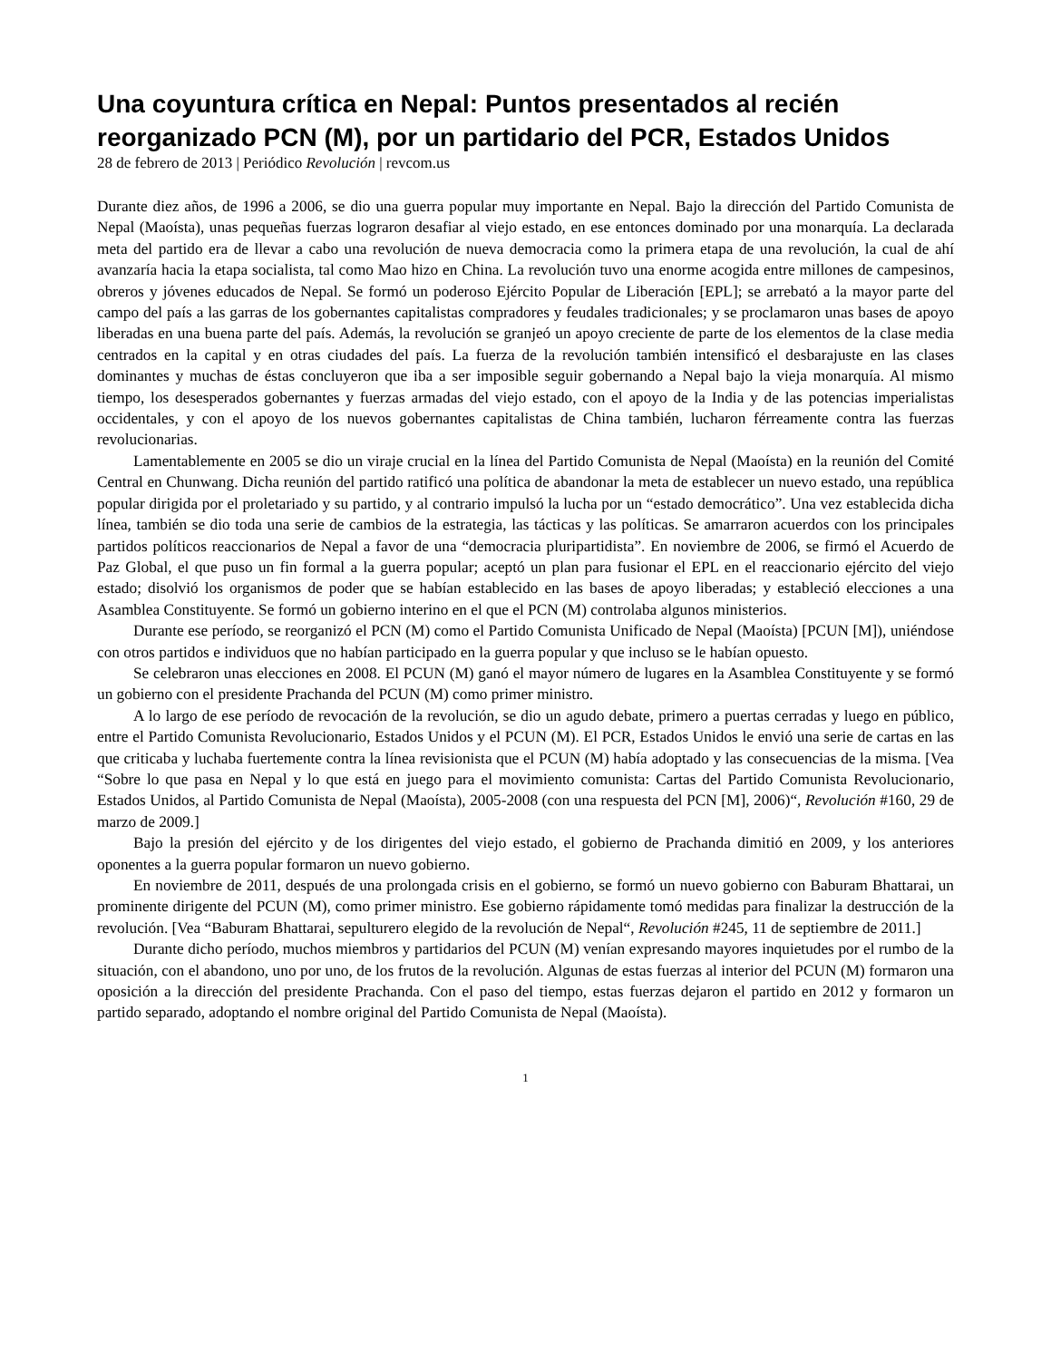Una coyuntura crítica en Nepal: Puntos presentados al recién reorganizado PCN (M), por un partidario del PCR, Estados Unidos
28 de febrero de 2013 | Periódico Revolución | revcom.us
Durante diez años, de 1996 a 2006, se dio una guerra popular muy importante en Nepal. Bajo la dirección del Partido Comunista de Nepal (Maoísta), unas pequeñas fuerzas lograron desafiar al viejo estado, en ese entonces dominado por una monarquía. La declarada meta del partido era de llevar a cabo una revolución de nueva democracia como la primera etapa de una revolución, la cual de ahí avanzaría hacia la etapa socialista, tal como Mao hizo en China. La revolución tuvo una enorme acogida entre millones de campesinos, obreros y jóvenes educados de Nepal. Se formó un poderoso Ejército Popular de Liberación [EPL]; se arrebató a la mayor parte del campo del país a las garras de los gobernantes capitalistas compradores y feudales tradicionales; y se proclamaron unas bases de apoyo liberadas en una buena parte del país. Además, la revolución se granjeó un apoyo creciente de parte de los elementos de la clase media centrados en la capital y en otras ciudades del país. La fuerza de la revolución también intensificó el desbarajuste en las clases dominantes y muchas de éstas concluyeron que iba a ser imposible seguir gobernando a Nepal bajo la vieja monarquía. Al mismo tiempo, los desesperados gobernantes y fuerzas armadas del viejo estado, con el apoyo de la India y de las potencias imperialistas occidentales, y con el apoyo de los nuevos gobernantes capitalistas de China también, lucharon férreamente contra las fuerzas revolucionarias.
Lamentablemente en 2005 se dio un viraje crucial en la línea del Partido Comunista de Nepal (Maoísta) en la reunión del Comité Central en Chunwang. Dicha reunión del partido ratificó una política de abandonar la meta de establecer un nuevo estado, una república popular dirigida por el proletariado y su partido, y al contrario impulsó la lucha por un “estado democrático”. Una vez establecida dicha línea, también se dio toda una serie de cambios de la estrategia, las tácticas y las políticas. Se amarraron acuerdos con los principales partidos políticos reaccionarios de Nepal a favor de una “democracia pluripartidista”. En noviembre de 2006, se firmó el Acuerdo de Paz Global, el que puso un fin formal a la guerra popular; aceptó un plan para fusionar el EPL en el reaccionario ejército del viejo estado; disolvió los organismos de poder que se habían establecido en las bases de apoyo liberadas; y estableció elecciones a una Asamblea Constituyente. Se formó un gobierno interino en el que el PCN (M) controlaba algunos ministerios.
Durante ese período, se reorganizó el PCN (M) como el Partido Comunista Unificado de Nepal (Maoísta) [PCUN [M]), uniéndose con otros partidos e individuos que no habían participado en la guerra popular y que incluso se le habían opuesto.
Se celebraron unas elecciones en 2008. El PCUN (M) ganó el mayor número de lugares en la Asamblea Constituyente y se formó un gobierno con el presidente Prachanda del PCUN (M) como primer ministro.
A lo largo de ese período de revocación de la revolución, se dio un agudo debate, primero a puertas cerradas y luego en público, entre el Partido Comunista Revolucionario, Estados Unidos y el PCUN (M). El PCR, Estados Unidos le envió una serie de cartas en las que criticaba y luchaba fuertemente contra la línea revisionista que el PCUN (M) había adoptado y las consecuencias de la misma. [Vea “Sobre lo que pasa en Nepal y lo que está en juego para el movimiento comunista: Cartas del Partido Comunista Revolucionario, Estados Unidos, al Partido Comunista de Nepal (Maoísta), 2005-2008 (con una respuesta del PCN [M], 2006)“, Revolución #160, 29 de marzo de 2009.]
Bajo la presión del ejército y de los dirigentes del viejo estado, el gobierno de Prachanda dimitió en 2009, y los anteriores oponentes a la guerra popular formaron un nuevo gobierno.
En noviembre de 2011, después de una prolongada crisis en el gobierno, se formó un nuevo gobierno con Baburam Bhattarai, un prominente dirigente del PCUN (M), como primer ministro. Ese gobierno rápidamente tomó medidas para finalizar la destrucción de la revolución. [Vea “Baburam Bhattarai, sepulturero elegido de la revolución de Nepal“, Revolución #245, 11 de septiembre de 2011.]
Durante dicho período, muchos miembros y partidarios del PCUN (M) venían expresando mayores inquietudes por el rumbo de la situación, con el abandono, uno por uno, de los frutos de la revolución. Algunas de estas fuerzas al interior del PCUN (M) formaron una oposición a la dirección del presidente Prachanda. Con el paso del tiempo, estas fuerzas dejaron el partido en 2012 y formaron un partido separado, adoptando el nombre original del Partido Comunista de Nepal (Maoísta).
1